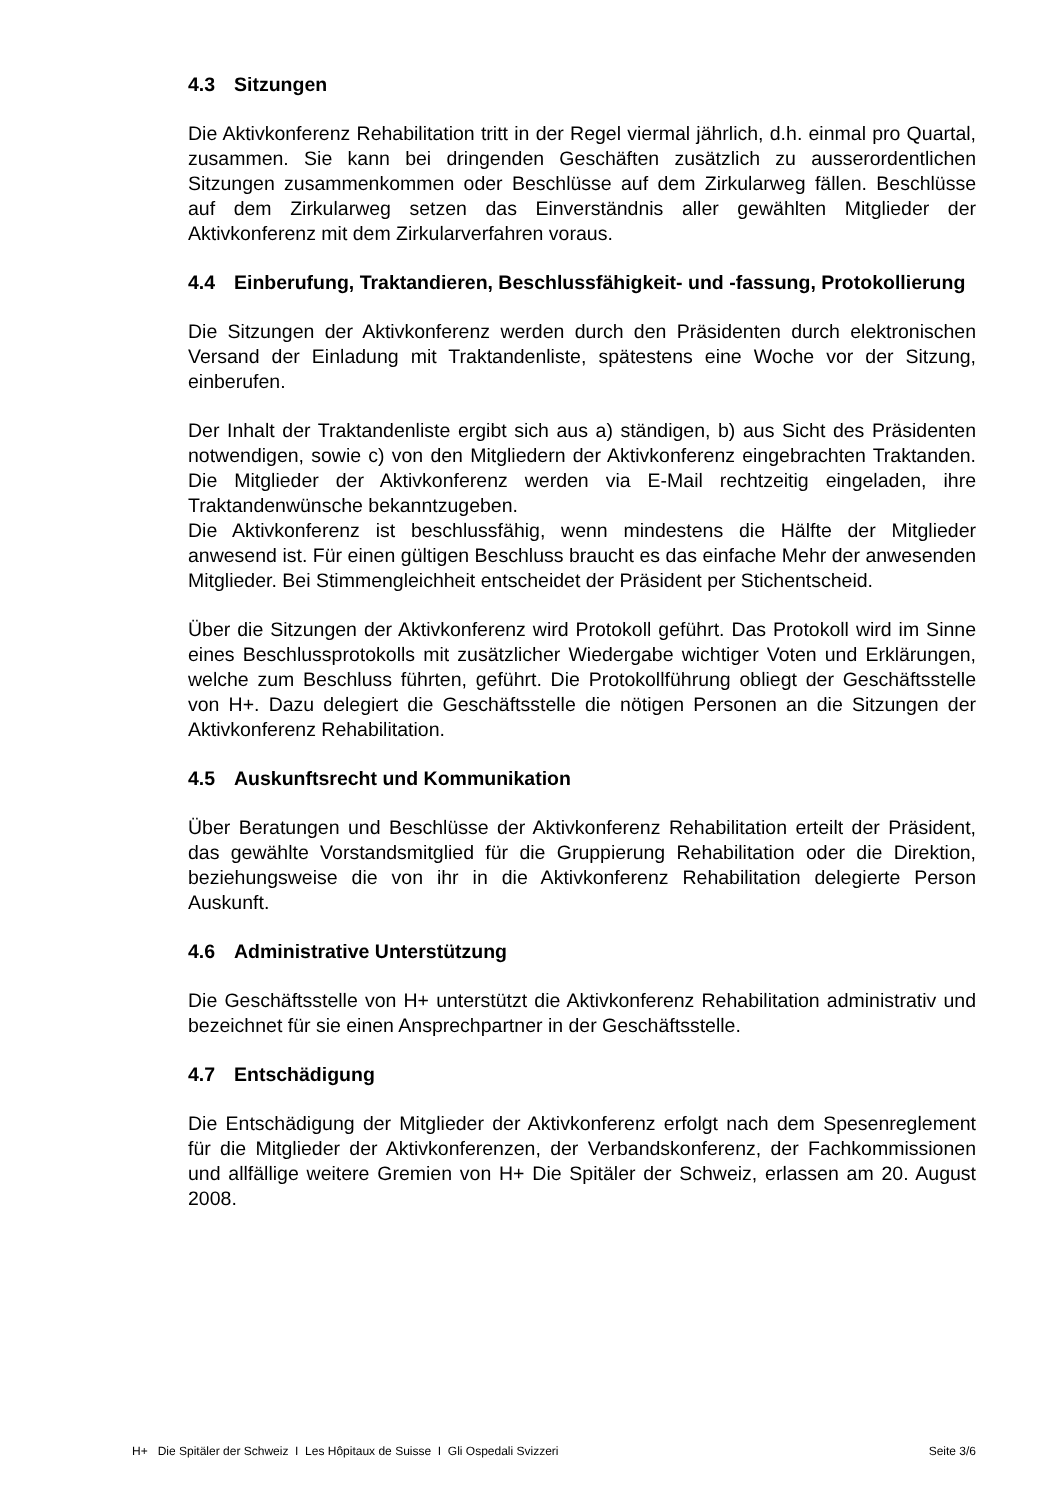4.3 Sitzungen
Die Aktivkonferenz Rehabilitation tritt in der Regel viermal jährlich, d.h. einmal pro Quartal, zusammen. Sie kann bei dringenden Geschäften zusätzlich zu ausserordentlichen Sitzungen zusammenkommen oder Beschlüsse auf dem Zirkularweg fällen. Beschlüsse auf dem Zirkularweg setzen das Einverständnis aller gewählten Mitglieder der Aktivkonferenz mit dem Zirkularverfahren voraus.
4.4 Einberufung, Traktandieren, Beschlussfähigkeit- und -fassung, Protokollierung
Die Sitzungen der Aktivkonferenz werden durch den Präsidenten durch elektronischen Versand der Einladung mit Traktandenliste, spätestens eine Woche vor der Sitzung, einberufen.
Der Inhalt der Traktandenliste ergibt sich aus a) ständigen, b) aus Sicht des Präsidenten notwendigen, sowie c) von den Mitgliedern der Aktivkonferenz eingebrachten Traktanden. Die Mitglieder der Aktivkonferenz werden via E-Mail rechtzeitig eingeladen, ihre Traktandenwünsche bekanntzugeben.
Die Aktivkonferenz ist beschlussfähig, wenn mindestens die Hälfte der Mitglieder anwesend ist. Für einen gültigen Beschluss braucht es das einfache Mehr der anwesenden Mitglieder. Bei Stimmengleichheit entscheidet der Präsident per Stichentscheid.
Über die Sitzungen der Aktivkonferenz wird Protokoll geführt. Das Protokoll wird im Sinne eines Beschlussprotokolls mit zusätzlicher Wiedergabe wichtiger Voten und Erklärungen, welche zum Beschluss führten, geführt. Die Protokollführung obliegt der Geschäftsstelle von H+. Dazu delegiert die Geschäftsstelle die nötigen Personen an die Sitzungen der Aktivkonferenz Rehabilitation.
4.5 Auskunftsrecht und Kommunikation
Über Beratungen und Beschlüsse der Aktivkonferenz Rehabilitation erteilt der Präsident, das gewählte Vorstandsmitglied für die Gruppierung Rehabilitation oder die Direktion, beziehungsweise die von ihr in die Aktivkonferenz Rehabilitation delegierte Person Auskunft.
4.6 Administrative Unterstützung
Die Geschäftsstelle von H+ unterstützt die Aktivkonferenz Rehabilitation administrativ und bezeichnet für sie einen Ansprechpartner in der Geschäftsstelle.
4.7 Entschädigung
Die Entschädigung der Mitglieder der Aktivkonferenz erfolgt nach dem Spesenreglement für die Mitglieder der Aktivkonferenzen, der Verbandskonferenz, der Fachkommissionen und allfällige weitere Gremien von H+ Die Spitäler der Schweiz, erlassen am 20. August 2008.
H+ Die Spitäler der Schweiz I Les Hôpitaux de Suisse I Gli Ospedali Svizzeri Seite 3/6